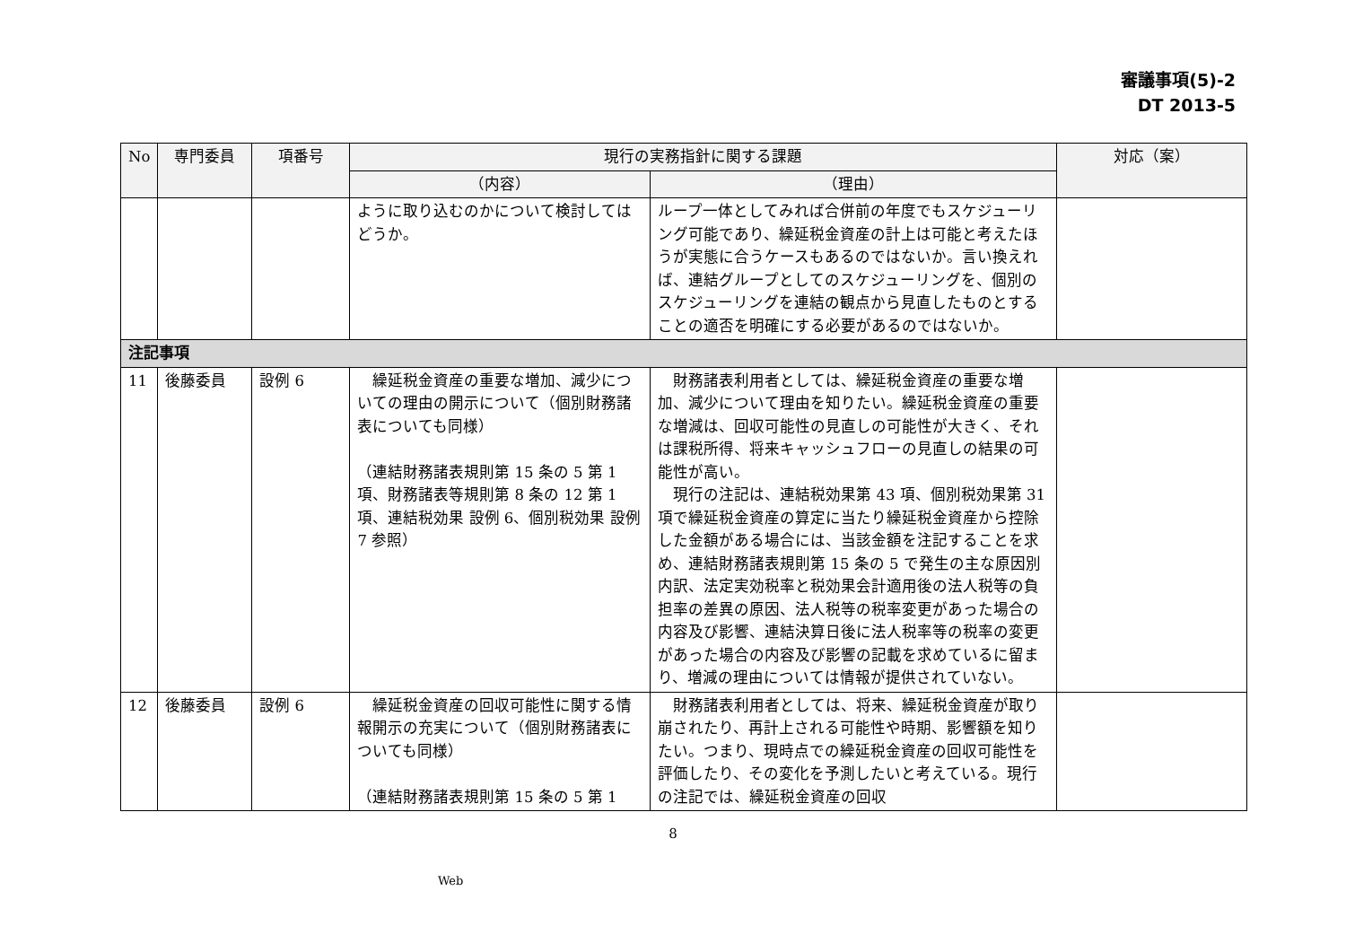審議事項(5)-2
DT 2013-5
| No | 専門委員 | 項番号 | 現行の実務指針に関する課題 | | 対応（案） |
| --- | --- | --- | --- | --- | --- |
| | | | （内容） | （理由） | |
| | | | ように取り込むのかについて検討してはどうか。 | ループ一体としてみれば合併前の年度でもスケジューリング可能であり、繰延税金資産の計上は可能と考えたほうが実態に合うケースもあるのではないか。言い換えれば、連結グループとしてのスケジューリングを、個別のスケジューリングを連結の観点から見直したものとすることの適否を明確にする必要があるのではないか。 | |
| 注記事項 | | | | | |
| 11 | 後藤委員 | 設例 6 | 繰延税金資産の重要な増加、減少についての理由の開示について（個別財務諸表についても同様） （連結財務諸表規則第 15 条の 5 第 1 項、財務諸表等規則第 8 条の 12 第 1 項、連結税効果 設例 6、個別税効果 設例 7 参照） | 財務諸表利用者としては、繰延税金資産の重要な増加、減少について理由を知りたい。繰延税金資産の重要な増減は、回収可能性の見直しの可能性が大きく、それは課税所得、将来キャッシュフローの見直しの結果の可能性が高い。 現行の注記は、連結税効果第 43 項、個別税効果第 31 項で繰延税金資産の算定に当たり繰延税金資産から控除した金額がある場合には、当該金額を注記することを求め、連結財務諸表規則第 15 条の 5 で発生の主な原因別内訳、法定実効税率と税効果会計適用後の法人税等の負担率の差異の原因、法人税等の税率変更があった場合の内容及び影響、連結決算日後に法人税率等の税率の変更があった場合の内容及び影響の記載を求めているに留まり、増減の理由については情報が提供されていない。 | |
| 12 | 後藤委員 | 設例 6 | 繰延税金資産の回収可能性に関する情報開示の充実について（個別財務諸表についても同様） （連結財務諸表規則第 15 条の 5 第 1 | 財務諸表利用者としては、将来、繰延税金資産が取り崩されたり、再計上される可能性や時期、影響額を知りたい。つまり、現時点での繰延税金資産の回収可能性を評価したり、その変化を予測したいと考えている。現行の注記では、繰延税金資産の回収 | |
8
Web